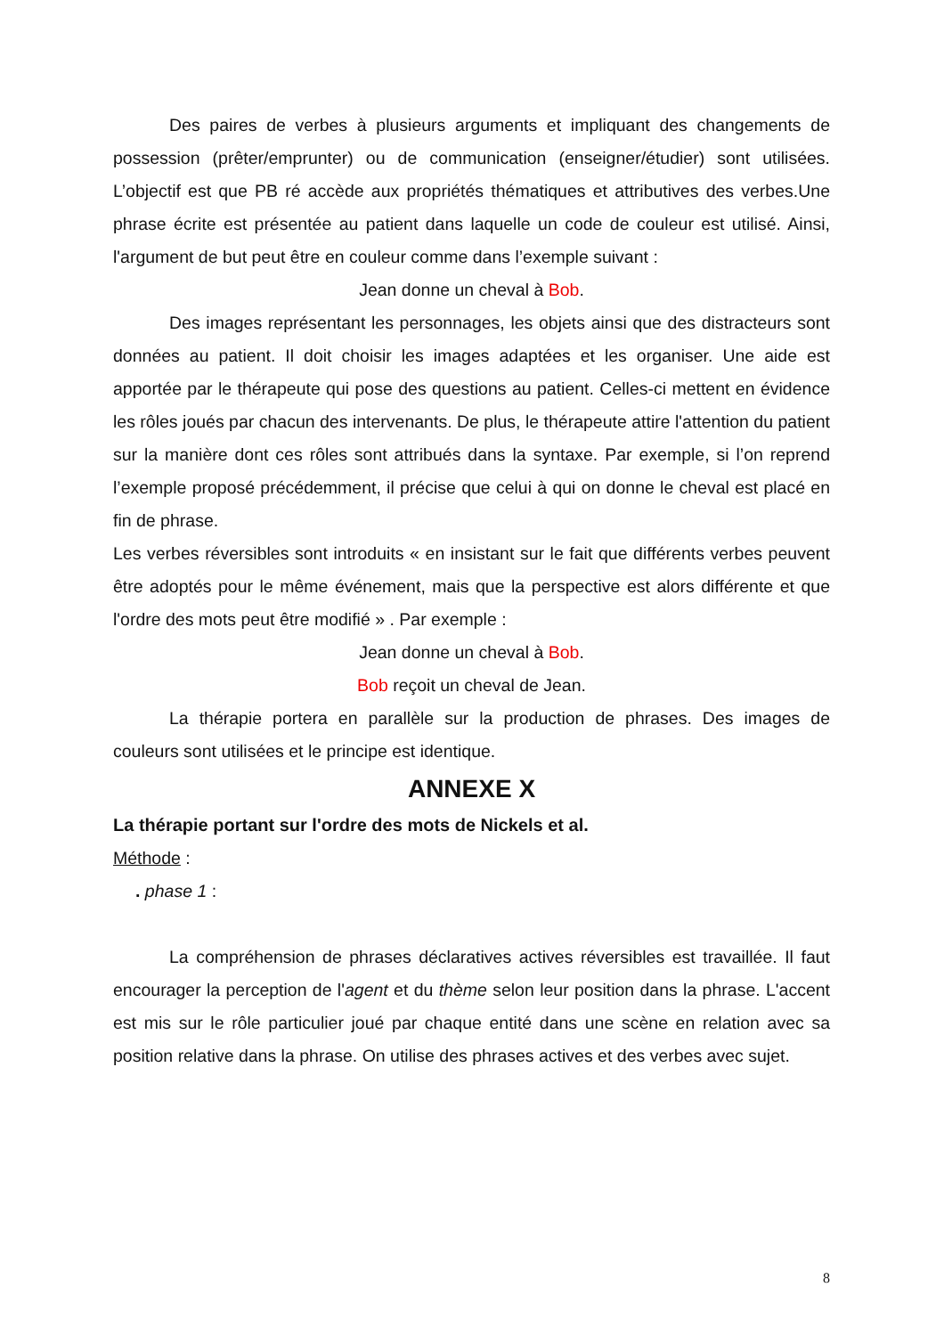Des paires de verbes à plusieurs arguments et impliquant des changements de possession (prêter/emprunter) ou de communication (enseigner/étudier) sont utilisées. L’objectif est que PB ré accède aux propriétés thématiques et attributives des verbes.Une phrase écrite est présentée au patient dans laquelle un code de couleur est utilisé. Ainsi, l'argument de but peut être en couleur comme dans l’exemple suivant :
Jean donne un cheval à Bob.
Des images représentant les personnages, les objets ainsi que des distracteurs sont données au patient. Il doit choisir les images adaptées et les organiser. Une aide est apportée par le thérapeute qui pose des questions au patient. Celles-ci mettent en évidence les rôles joués par chacun des intervenants. De plus, le thérapeute attire l'attention du patient sur la manière dont ces rôles sont attribués dans la syntaxe. Par exemple, si l’on reprend l’exemple proposé précédemment, il précise que celui à qui on donne le cheval est placé en fin de phrase.
Les verbes réversibles sont introduits « en insistant sur le fait que différents verbes peuvent être adoptés pour le même événement, mais que la perspective est alors différente et que l'ordre des mots peut être modifié » . Par exemple :
Jean donne un cheval à Bob.
Bob reçoit un cheval de Jean.
La thérapie portera en parallèle sur la production de phrases. Des images de couleurs sont utilisées et le principe est identique.
ANNEXE X
La thérapie portant sur l'ordre des mots de Nickels et al.
Méthode :
. phase 1 :
La compréhension de phrases déclaratives actives réversibles est travaillée. Il faut encourager la perception de l'agent et du thème selon leur position dans la phrase. L'accent est mis sur le rôle particulier joué par chaque entité dans une scène en relation avec sa position relative dans la phrase. On utilise des phrases actives et des verbes avec sujet.
8